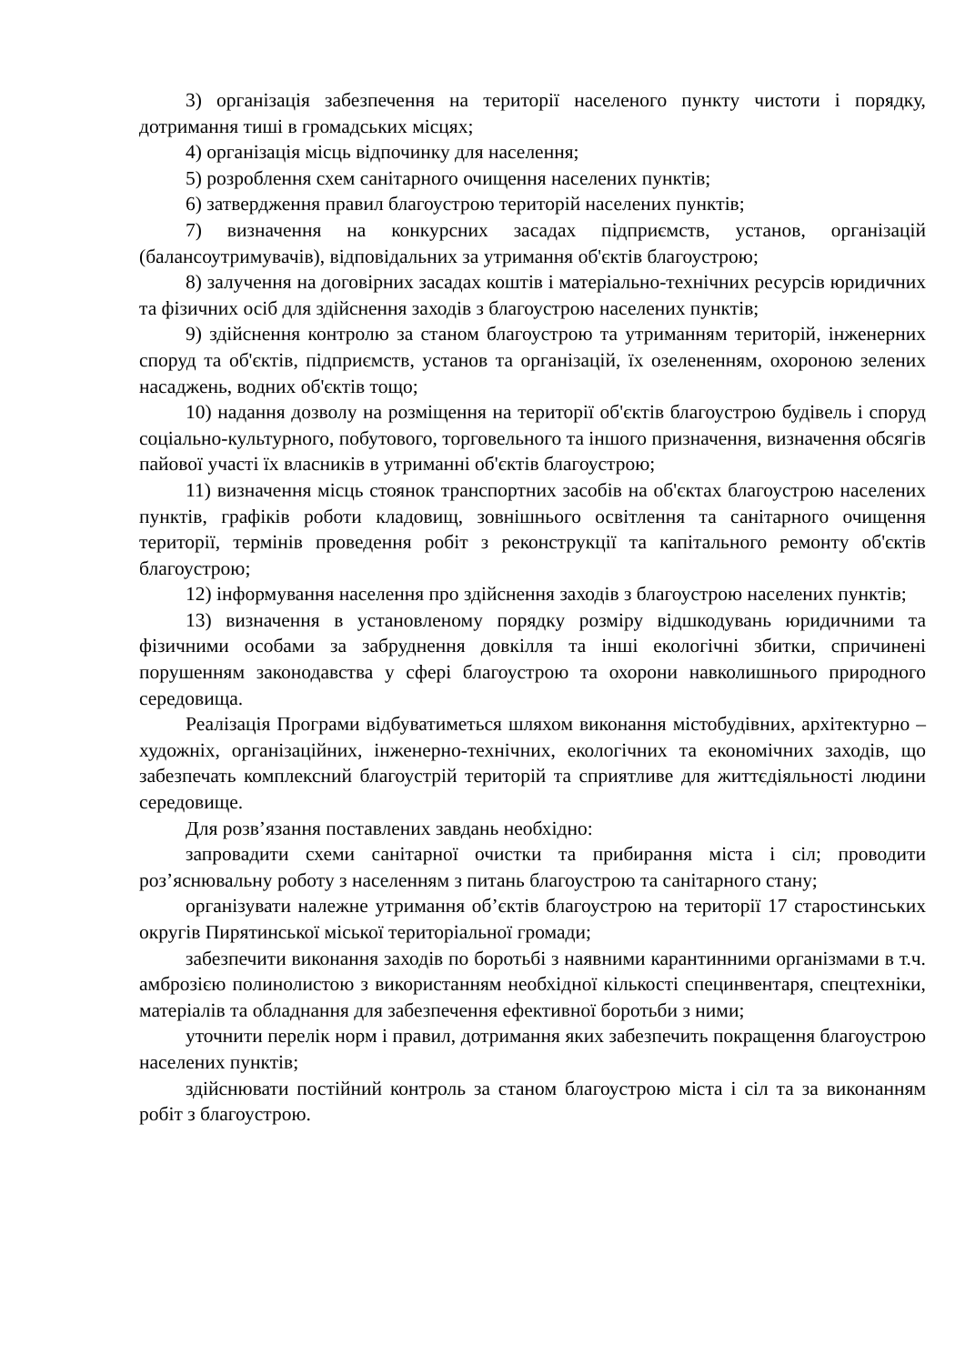3) організація забезпечення на території населеного пункту чистоти і порядку, дотримання тиші в громадських місцях;
4) організація місць відпочинку для населення;
5) розроблення схем санітарного очищення населених пунктів;
6) затвердження правил благоустрою територій населених пунктів;
7) визначення на конкурсних засадах підприємств, установ, організацій (балансоутримувачів), відповідальних за утримання об'єктів благоустрою;
8) залучення на договірних засадах коштів і матеріально-технічних ресурсів юридичних та фізичних осіб для здійснення заходів з благоустрою населених пунктів;
9) здійснення контролю за станом благоустрою та утриманням територій, інженерних споруд та об'єктів, підприємств, установ та організацій, їх озелененням, охороною зелених насаджень, водних об'єктів тощо;
10) надання дозволу на розміщення на території об'єктів благоустрою будівель і споруд соціально-культурного, побутового, торговельного та іншого призначення, визначення обсягів пайової участі їх власників в утриманні об'єктів благоустрою;
11) визначення місць стоянок транспортних засобів на об'єктах благоустрою населених пунктів, графіків роботи кладовищ, зовнішнього освітлення та санітарного очищення території, термінів проведення робіт з реконструкції та капітального ремонту об'єктів благоустрою;
12) інформування населення про здійснення заходів з благоустрою населених пунктів;
13) визначення в установленому порядку розміру відшкодувань юридичними та фізичними особами за забруднення довкілля та інші екологічні збитки, спричинені порушенням законодавства у сфері благоустрою та охорони навколишнього природного середовища.
Реалізація Програми відбуватиметься шляхом виконання містобудівних, архітектурно – художніх, організаційних, інженерно-технічних, екологічних та економічних заходів, що забезпечать комплексний благоустрій територій та сприятливе для життєдіяльності людини середовище.
Для розв’язання поставлених завдань необхідно:
запровадити схеми санітарної очистки та прибирання міста і сіл; проводити роз’яснювальну роботу з населенням з питань благоустрою та санітарного стану;
організувати належне утримання об’єктів благоустрою на території 17 старостинських округів Пирятинської міської територіальної громади;
забезпечити виконання заходів по боротьбі з наявними карантинними організмами в т.ч. амброзією полинолистою з використанням необхідної кількості специнвентаря, спецтехніки, матеріалів та обладнання для забезпечення ефективної боротьби з ними;
уточнити перелік норм і правил, дотримання яких забезпечить покращення благоустрою населених пунктів;
здійснювати постійний контроль за станом благоустрою міста і сіл та за виконанням робіт з благоустрою.